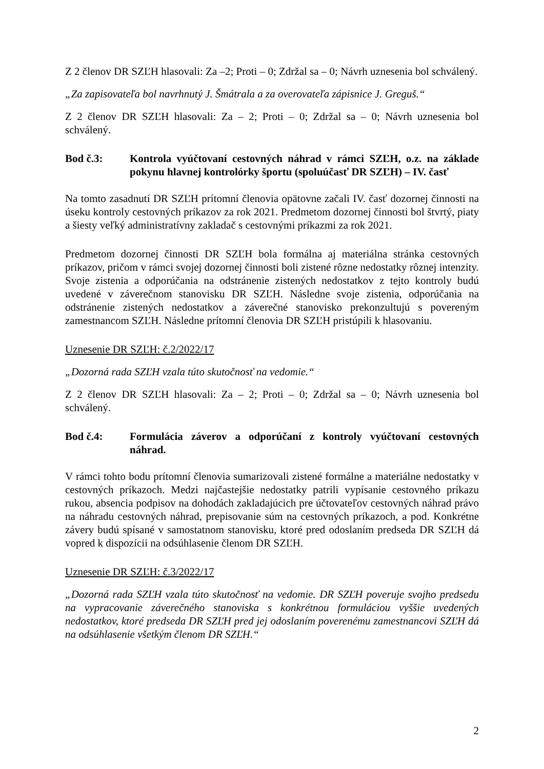Z 2 členov DR SZĽH hlasovali: Za –2; Proti – 0; Zdržal sa – 0; Návrh uznesenia bol schválený.
„Za zapisovateľa bol navrhnutý J. Šmátrala a za overovateľa zápisnice J. Greguš.“
Z 2 členov DR SZĽH hlasovali: Za – 2; Proti – 0; Zdržal sa – 0; Návrh uznesenia bol schválený.
Bod č.3: Kontrola vyúčtovaní cestovných náhrad v rámci SZĽH, o.z. na základe pokynu hlavnej kontrolórky športu (spoluúčasť DR SZĽH) – IV. časť
Na tomto zasadnutí DR SZĽH prítomní členovia opätovne začali IV. časť dozornej činnosti na úseku kontroly cestovných príkazov za rok 2021. Predmetom dozornej činnosti bol štvrtý, piaty a šiesty veľký administratívny zakladač s cestovnými príkazmi za rok 2021.
Predmetom dozornej činnosti DR SZĽH bola formálna aj materiálna stránka cestovných príkazov, pričom v rámci svojej dozornej činnosti boli zistené rôzne nedostatky rôznej intenzity. Svoje zistenia a odporúčania na odstránenie zistených nedostatkov z tejto kontroly budú uvedené v záverečnom stanovisku DR SZĽH. Následne svoje zistenia, odporúčania na odstránenie zistených nedostatkov a záverečné stanovisko prekonzultujú s povereným zamestnancom SZĽH. Následne prítomní členovia DR SZĽH pristúpili k hlasovaniu.
Uznesenie DR SZĽH: č.2/2022/17
„Dozorná rada SZĽH vzala túto skutočnosť na vedomie.“
Z 2 členov DR SZĽH hlasovali: Za – 2; Proti – 0; Zdržal sa – 0; Návrh uznesenia bol schválený.
Bod č.4: Formulácia záverov a odporúčaní z kontroly vyúčtovaní cestovných náhrad.
V rámci tohto bodu prítomní členovia sumarizovali zistené formálne a materiálne nedostatky v cestovných príkazoch. Medzi najčastejšie nedostatky patrili vypísanie cestovného príkazu rukou, absencia podpisov na dohodách zakladajúcich pre účtovateľov cestovných náhrad právo na náhradu cestovných náhrad, prepisovanie súm na cestovných príkazoch, a pod. Konkrétne závery budú spísané v samostatnom stanovisku, ktoré pred odoslaním predseda DR SZĽH dá vopred k dispozícii na odsúhlasenie členom DR SZĽH.
Uznesenie DR SZĽH: č.3/2022/17
„Dozorná rada SZĽH vzala túto skutočnosť na vedomie. DR SZĽH poveruje svojho predsedu na vypracovanie záverečného stanoviska s konkrétnou formuláciou vyššie uvedených nedostatkov, ktoré predseda DR SZĽH pred jej odoslaním poverenému zamestnancovi SZĽH dá na odsúhlasenie všetkým členom DR SZĽH.“
2